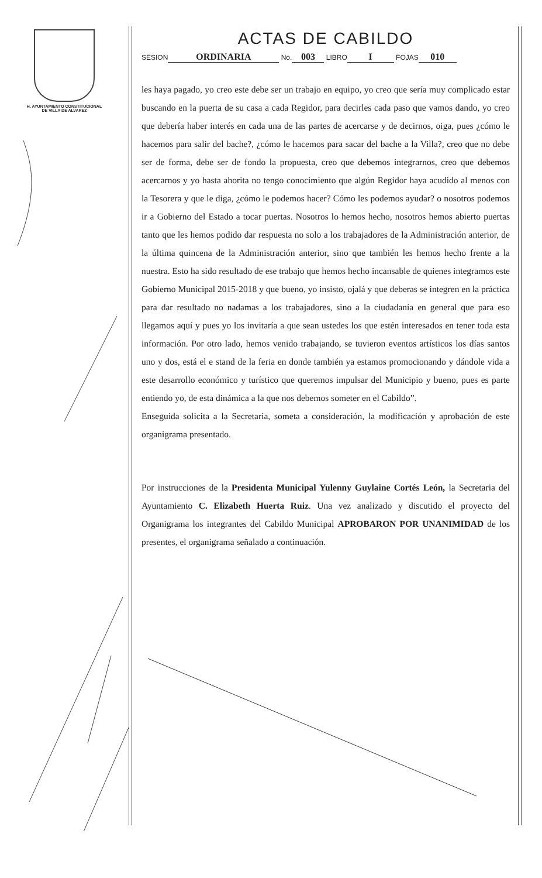H. AYUNTAMIENTO CONSTITUCIONAL
DE VILLA DE ALVAREZ
ACTAS DE CABILDO
SESION ORDINARIA No. 003 LIBRO I FOJAS 010
les haya pagado, yo creo este debe ser un trabajo en equipo, yo creo que sería muy complicado estar buscando en la puerta de su casa a cada Regidor, para decirles cada paso que vamos dando, yo creo que debería haber interés en cada una de las partes de acercarse y de decirnos, oiga, pues ¿cómo le hacemos para salir del bache?, ¿cómo le hacemos para sacar del bache a la Villa?, creo que no debe ser de forma, debe ser de fondo la propuesta, creo que debemos integrarnos, creo que debemos acercarnos y yo hasta ahorita no tengo conocimiento que algún Regidor haya acudido al menos con la Tesorera y que le diga, ¿cómo le podemos hacer? Cómo les podemos ayudar? o nosotros podemos ir a Gobierno del Estado a tocar puertas. Nosotros lo hemos hecho, nosotros hemos abierto puertas tanto que les hemos podido dar respuesta no solo a los trabajadores de la Administración anterior, de la última quincena de la Administración anterior, sino que también les hemos hecho frente a la nuestra. Esto ha sido resultado de ese trabajo que hemos hecho incansable de quienes integramos este Gobierno Municipal 2015-2018 y que bueno, yo insisto, ojalá y que deberas se integren en la práctica para dar resultado no nadamas a los trabajadores, sino a la ciudadanía en general que para eso llegamos aquí y pues yo los invitaría a que sean ustedes los que estén interesados en tener toda esta información. Por otro lado, hemos venido trabajando, se tuvieron eventos artísticos los días santos uno y dos, está el e stand de la feria en donde también ya estamos promocionando y dándole vida a este desarrollo económico y turístico que queremos impulsar del Municipio y bueno, pues es parte entiendo yo, de esta dinámica a la que nos debemos someter en el Cabildo”.
Enseguida solicita a la Secretaria, someta a consideración, la modificación y aprobación de este organigrama presentado.
Por instrucciones de la Presidenta Municipal Yulenny Guylaine Cortés León, la Secretaria del Ayuntamiento C. Elizabeth Huerta Ruiz. Una vez analizado y discutido el proyecto del Organigrama los integrantes del Cabildo Municipal APROBARON POR UNANIMIDAD de los presentes, el organigrama señalado a continuación.